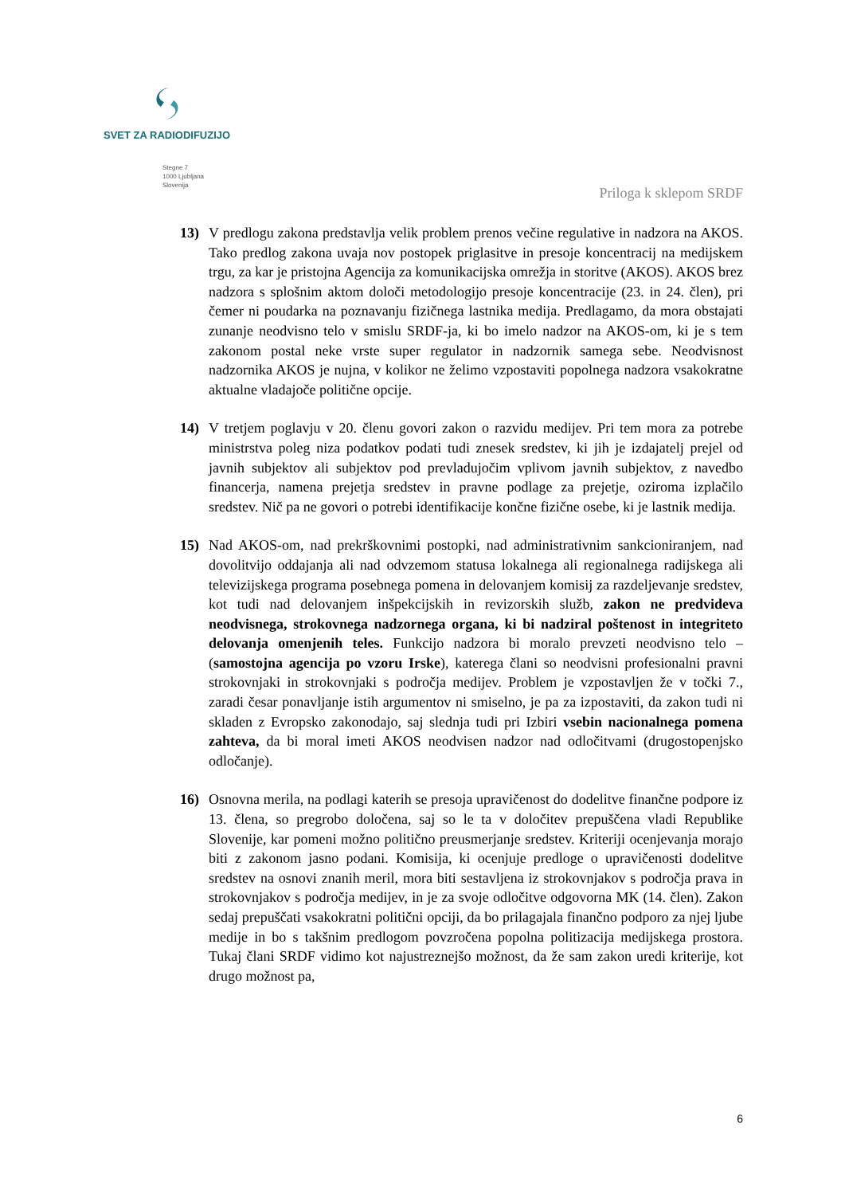SVET ZA RADIODIFUZIJO
Stegne 7
1000 Ljubljana
Slovenija
Priloga k sklepom SRDF
13) V predlogu zakona predstavlja velik problem prenos večine regulative in nadzora na AKOS. Tako predlog zakona uvaja nov postopek priglasitve in presoje koncentracij na medijskem trgu, za kar je pristojna Agencija za komunikacijska omrežja in storitve (AKOS). AKOS brez nadzora s splošnim aktom določi metodologijo presoje koncentracije (23. in 24. člen), pri čemer ni poudarka na poznavanju fizičnega lastnika medija. Predlagamo, da mora obstajati zunanje neodvisno telo v smislu SRDF-ja, ki bo imelo nadzor na AKOS-om, ki je s tem zakonom postal neke vrste super regulator in nadzornik samega sebe. Neodvisnost nadzornika AKOS je nujna, v kolikor ne želimo vzpostaviti popolnega nadzora vsakokratne aktualne vladajoče politične opcije.
14) V tretjem poglavju v 20. členu govori zakon o razvidu medijev. Pri tem mora za potrebe ministrstva poleg niza podatkov podati tudi znesek sredstev, ki jih je izdajatelj prejel od javnih subjektov ali subjektov pod prevladujočim vplivom javnih subjektov, z navedbo financerja, namena prejetja sredstev in pravne podlage za prejetje, oziroma izplačilo sredstev. Nič pa ne govori o potrebi identifikacije končne fizične osebe, ki je lastnik medija.
15) Nad AKOS-om, nad prekrškovnimi postopki, nad administrativnim sankcioniranjem, nad dovolitvijo oddajanja ali nad odvzemom statusa lokalnega ali regionalnega radijskega ali televizijskega programa posebnega pomena in delovanjem komisij za razdeljevanje sredstev, kot tudi nad delovanjem inšpekcijskih in revizorskih služb, zakon ne predvideva neodvisnega, strokovnega nadzornega organa, ki bi nadziral poštenost in integriteto delovanja omenjenih teles. Funkcijo nadzora bi moralo prevzeti neodvisno telo – (samostojna agencija po vzoru Irske), katerega člani so neodvisni profesionalni pravni strokovnjaki in strokovnjaki s področja medijev. Problem je vzpostavljen že v točki 7., zaradi česar ponavljanje istih argumentov ni smiselno, je pa za izpostaviti, da zakon tudi ni skladen z Evropsko zakonodajo, saj slednja tudi pri Izbiri vsebin nacionalnega pomena zahteva, da bi moral imeti AKOS neodvisen nadzor nad odločitvami (drugostopenjsko odločanje).
16) Osnovna merila, na podlagi katerih se presoja upravičenost do dodelitve finančne podpore iz 13. člena, so pregrobo določena, saj so le ta v določitev prepuščena vladi Republike Slovenije, kar pomeni možno politično preusmerjanje sredstev. Kriteriji ocenjevanja morajo biti z zakonom jasno podani. Komisija, ki ocenjuje predloge o upravičenosti dodelitve sredstev na osnovi znanih meril, mora biti sestavljena iz strokovnjakov s področja prava in strokovnjakov s področja medijev, in je za svoje odločitve odgovorna MK (14. člen). Zakon sedaj prepuščati vsakokratni politični opciji, da bo prilagajala finančno podporo za njej ljube medije in bo s takšnim predlogom povzročena popolna politizacija medijskega prostora. Tukaj člani SRDF vidimo kot najustreznejšo možnost, da že sam zakon uredi kriterije, kot drugo možnost pa,
6